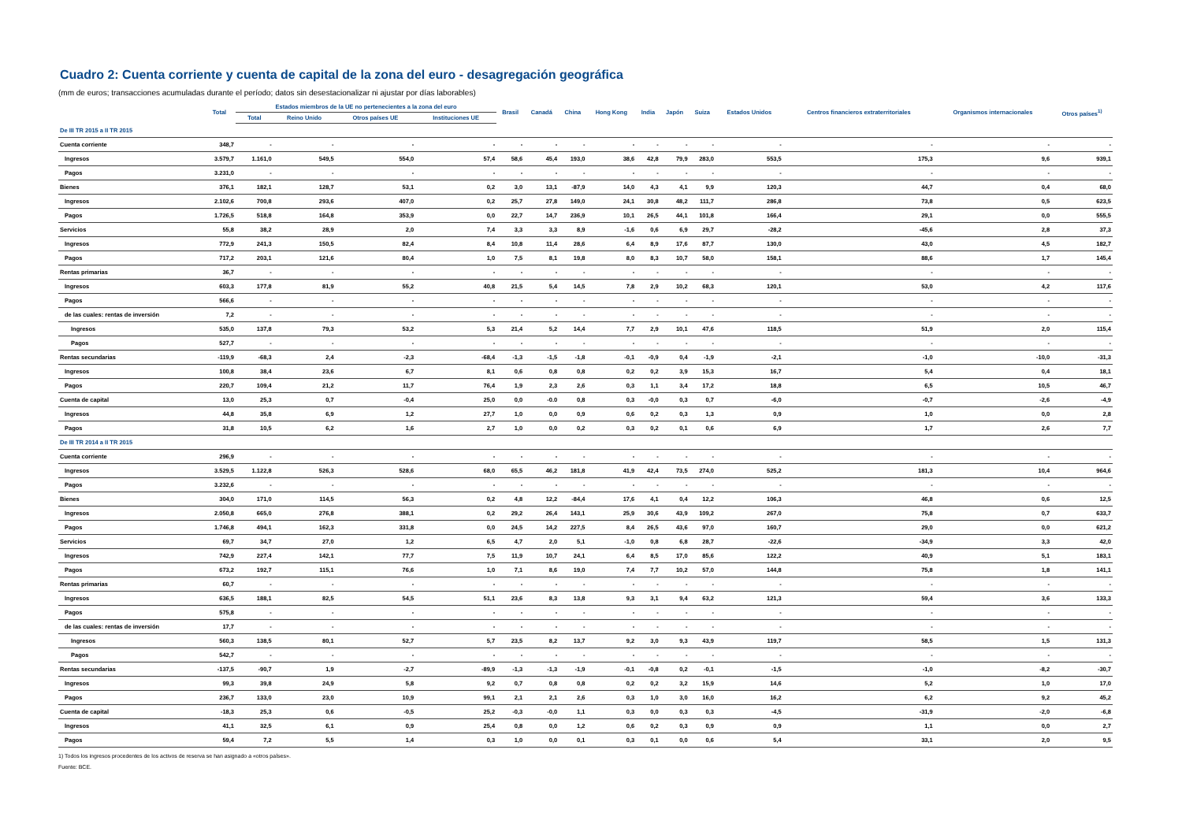Cuadro 2: Cuenta corriente y cuenta de capital de la zona del euro - desagregación geográfica
(mm de euros; transacciones acumuladas durante el período; datos sin desestacionalizar ni ajustar por días laborables)
| | Total | Estados miembros de la UE no pertenecientes a la zona del euro | | | | Brasil | Canadá | China | Hong Kong | India | Japón | Suiza | Estados Unidos | Centros financieros extraterritoriales | Organismos internacionales | Otros países<sup>1)</sup> |
| --- | --- | --- | --- | --- | --- | --- | --- | --- | --- | --- | --- | --- | --- | --- | --- | --- |
| | | Total | Reino Unido | Otros países UE | Instituciones UE | | | | | | | | | | | |
| De III TR 2015 a II TR 2015 | | | | | | | | | | | | | | | | |
| Cuenta corriente | 348,7 | - | - | - | - | - | - | - | - | - | - | - | - | - | - | - |
| Ingresos | 3.579,7 | 1.161,0 | 549,5 | 554,0 | 57,4 | 58,6 | 45,4 | 193,0 | 38,6 | 42,8 | 79,9 | 283,0 | 553,5 | 175,3 | 9,6 | 939,1 |
| Pagos | 3.231,0 | - | - | - | - | - | - | - | - | - | - | - | - | - | - | - |
| Bienes | 376,1 | 182,1 | 128,7 | 53,1 | 0,2 | 3,0 | 13,1 | -87,9 | 14,0 | 4,3 | 4,1 | 9,9 | 120,3 | 44,7 | 0,4 | 68,0 |
| Ingresos | 2.102,6 | 700,8 | 293,6 | 407,0 | 0,2 | 25,7 | 27,8 | 149,0 | 24,1 | 30,8 | 48,2 | 111,7 | 286,8 | 73,8 | 0,5 | 623,5 |
| Pagos | 1.726,5 | 518,8 | 164,8 | 353,9 | 0,0 | 22,7 | 14,7 | 236,9 | 10,1 | 26,5 | 44,1 | 101,8 | 166,4 | 29,1 | 0,0 | 555,5 |
| Servicios | 55,8 | 38,2 | 28,9 | 2,0 | 7,4 | 3,3 | 3,3 | 8,9 | -1,6 | 0,6 | 6,9 | 29,7 | -28,2 | -45,6 | 2,8 | 37,3 |
| Ingresos | 772,9 | 241,3 | 150,5 | 82,4 | 8,4 | 10,8 | 11,4 | 28,6 | 6,4 | 8,9 | 17,6 | 87,7 | 130,0 | 43,0 | 4,5 | 182,7 |
| Pagos | 717,2 | 203,1 | 121,6 | 80,4 | 1,0 | 7,5 | 8,1 | 19,8 | 8,0 | 8,3 | 10,7 | 58,0 | 158,1 | 88,6 | 1,7 | 145,4 |
| Rentas primarias | 36,7 | - | - | - | - | - | - | - | - | - | - | - | - | - | - | - |
| Ingresos | 603,3 | 177,8 | 81,9 | 55,2 | 40,8 | 21,5 | 5,4 | 14,5 | 7,8 | 2,9 | 10,2 | 68,3 | 120,1 | 53,0 | 4,2 | 117,6 |
| Pagos | 566,6 | - | - | - | - | - | - | - | - | - | - | - | - | - | - | - |
| de las cuales: rentas de inversión | 7,2 | - | - | - | - | - | - | - | - | - | - | - | - | - | - | - |
| Ingresos | 535,0 | 137,8 | 79,3 | 53,2 | 5,3 | 21,4 | 5,2 | 14,4 | 7,7 | 2,9 | 10,1 | 47,6 | 118,5 | 51,9 | 2,0 | 115,4 |
| Pagos | 527,7 | - | - | - | - | - | - | - | - | - | - | - | - | - | - | - |
| Rentas secundarias | -119,9 | -68,3 | 2,4 | -2,3 | -68,4 | -1,3 | -1,5 | -1,8 | -0,1 | -0,9 | 0,4 | -1,9 | -2,1 | -1,0 | -10,0 | -31,3 |
| Ingresos | 100,8 | 38,4 | 23,6 | 6,7 | 8,1 | 0,6 | 0,8 | 0,8 | 0,2 | 0,2 | 3,9 | 15,3 | 16,7 | 5,4 | 0,4 | 18,1 |
| Pagos | 220,7 | 109,4 | 21,2 | 11,7 | 76,4 | 1,9 | 2,3 | 2,6 | 0,3 | 1,1 | 3,4 | 17,2 | 18,8 | 6,5 | 10,5 | 46,7 |
| Cuenta de capital | 13,0 | 25,3 | 0,7 | -0,4 | 25,0 | 0,0 | -0.0 | 0,8 | 0,3 | -0,0 | 0,3 | 0,7 | -6,0 | -0,7 | -2,6 | -4,9 |
| Ingresos | 44,8 | 35,8 | 6,9 | 1,2 | 27,7 | 1,0 | 0,0 | 0,9 | 0,6 | 0,2 | 0,3 | 1,3 | 0,9 | 1,0 | 0,0 | 2,8 |
| Pagos | 31,8 | 10,5 | 6,2 | 1,6 | 2,7 | 1,0 | 0,0 | 0,2 | 0,3 | 0,2 | 0,1 | 0,6 | 6,9 | 1,7 | 2,6 | 7,7 |
| De III TR 2014 a II TR 2015 | | | | | | | | | | | | | | | | |
| Cuenta corriente | 296,9 | - | - | - | - | - | - | - | - | - | - | - | - | - | - | - |
| Ingresos | 3.529,5 | 1.122,8 | 526,3 | 528,6 | 68,0 | 65,5 | 46,2 | 181,8 | 41,9 | 42,4 | 73,5 | 274,0 | 525,2 | 181,3 | 10,4 | 964,6 |
| Pagos | 3.232,6 | - | - | - | - | - | - | - | - | - | - | - | - | - | - | - |
| Bienes | 304,0 | 171,0 | 114,5 | 56,3 | 0,2 | 4,8 | 12,2 | -84,4 | 17,6 | 4,1 | 0,4 | 12,2 | 106,3 | 46,8 | 0,6 | 12,5 |
| Ingresos | 2.050,8 | 665,0 | 276,8 | 388,1 | 0,2 | 29,2 | 26,4 | 143,1 | 25,9 | 30,6 | 43,9 | 109,2 | 267,0 | 75,8 | 0,7 | 633,7 |
| Pagos | 1.746,8 | 494,1 | 162,3 | 331,8 | 0,0 | 24,5 | 14,2 | 227,5 | 8,4 | 26,5 | 43,6 | 97,0 | 160,7 | 29,0 | 0,0 | 621,2 |
| Servicios | 69,7 | 34,7 | 27,0 | 1,2 | 6,5 | 4,7 | 2,0 | 5,1 | -1,0 | 0,8 | 6,8 | 28,7 | -22,6 | -34,9 | 3,3 | 42,0 |
| Ingresos | 742,9 | 227,4 | 142,1 | 77,7 | 7,5 | 11,9 | 10,7 | 24,1 | 6,4 | 8,5 | 17,0 | 85,6 | 122,2 | 40,9 | 5,1 | 183,1 |
| Pagos | 673,2 | 192,7 | 115,1 | 76,6 | 1,0 | 7,1 | 8,6 | 19,0 | 7,4 | 7,7 | 10,2 | 57,0 | 144,8 | 75,8 | 1,8 | 141,1 |
| Rentas primarias | 60,7 | - | - | - | - | - | - | - | - | - | - | - | - | - | - | - |
| Ingresos | 636,5 | 188,1 | 82,5 | 54,5 | 51,1 | 23,6 | 8,3 | 13,8 | 9,3 | 3,1 | 9,4 | 63,2 | 121,3 | 59,4 | 3,6 | 133,3 |
| Pagos | 575,8 | - | - | - | - | - | - | - | - | - | - | - | - | - | - | - |
| de las cuales: rentas de inversión | 17,7 | - | - | - | - | - | - | - | - | - | - | - | - | - | - | - |
| Ingresos | 560,3 | 138,5 | 80,1 | 52,7 | 5,7 | 23,5 | 8,2 | 13,7 | 9,2 | 3,0 | 9,3 | 43,9 | 119,7 | 58,5 | 1,5 | 131,3 |
| Pagos | 542,7 | - | - | - | - | - | - | - | - | - | - | - | - | - | - | - |
| Rentas secundarias | -137,5 | -90,7 | 1,9 | -2,7 | -89,9 | -1,3 | -1,3 | -1,9 | -0,1 | -0,8 | 0,2 | -0,1 | -1,5 | -1,0 | -8,2 | -30,7 |
| Ingresos | 99,3 | 39,8 | 24,9 | 5,8 | 9,2 | 0,7 | 0,8 | 0,8 | 0,2 | 0,2 | 3,2 | 15,9 | 14,6 | 5,2 | 1,0 | 17,0 |
| Pagos | 236,7 | 133,0 | 23,0 | 10,9 | 99,1 | 2,1 | 2,1 | 2,6 | 0,3 | 1,0 | 3,0 | 16,0 | 16,2 | 6,2 | 9,2 | 45,2 |
| Cuenta de capital | -18,3 | 25,3 | 0,6 | -0,5 | 25,2 | -0,3 | -0,0 | 1,1 | 0,3 | 0,0 | 0,3 | 0,3 | -4,5 | -31,9 | -2,0 | -6,8 |
| Ingresos | 41,1 | 32,5 | 6,1 | 0,9 | 25,4 | 0,8 | 0,0 | 1,2 | 0,6 | 0,2 | 0,3 | 0,9 | 0,9 | 1,1 | 0,0 | 2,7 |
| Pagos | 59,4 | 7,2 | 5,5 | 1,4 | 0,3 | 1,0 | 0,0 | 0,1 | 0,3 | 0,1 | 0,0 | 0,6 | 5,4 | 33,1 | 2,0 | 9,5 |
1) Todos los ingresos procedentes de los activos de reserva se han asignado a «otros países».
Fuente: BCE.